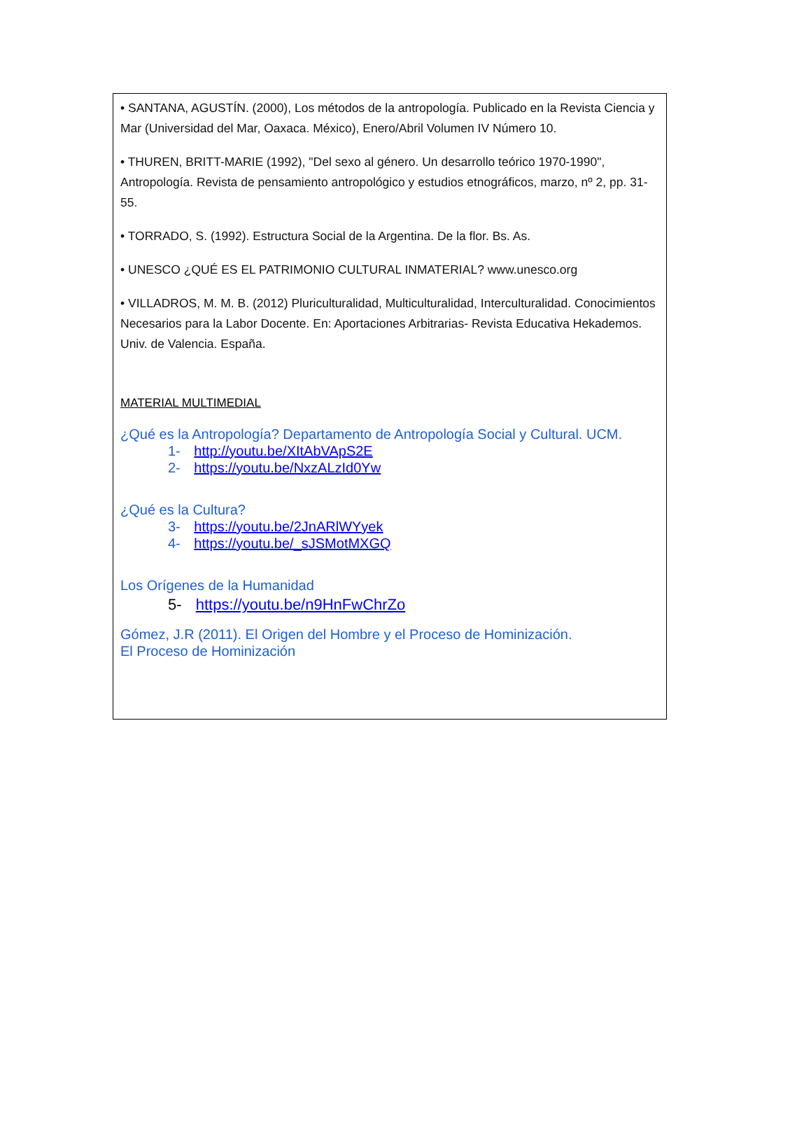• SANTANA, AGUSTÍN. (2000), Los métodos de la antropología. Publicado en la Revista Ciencia y Mar (Universidad del Mar, Oaxaca. México), Enero/Abril Volumen IV Número 10.
• THUREN, BRITT-MARIE (1992), "Del sexo al género. Un desarrollo teórico 1970-1990", Antropología. Revista de pensamiento antropológico y estudios etnográficos, marzo, nº 2, pp. 31-55.
• TORRADO, S. (1992). Estructura Social de la Argentina. De la flor. Bs. As.
• UNESCO ¿QUÉ ES EL PATRIMONIO CULTURAL INMATERIAL? www.unesco.org
• VILLADROS, M. M. B. (2012) Pluriculturalidad, Multiculturalidad, Interculturalidad. Conocimientos Necesarios para la Labor Docente. En: Aportaciones Arbitrarias- Revista Educativa Hekademos. Univ. de Valencia. España.
MATERIAL MULTIMEDIAL
¿Qué es la Antropología? Departamento de Antropología Social y Cultural. UCM.
1- http://youtu.be/XItAbVApS2E
2- https://youtu.be/NxzALzId0Yw
¿Qué es la Cultura?
3- https://youtu.be/2JnARlWYyek
4- https://youtu.be/_sJSMotMXGQ
Los Orígenes de la Humanidad
5- https://youtu.be/n9HnFwChrZo
Gómez, J.R (2011). El Origen del Hombre y el Proceso de Hominización.
El Proceso de Hominización